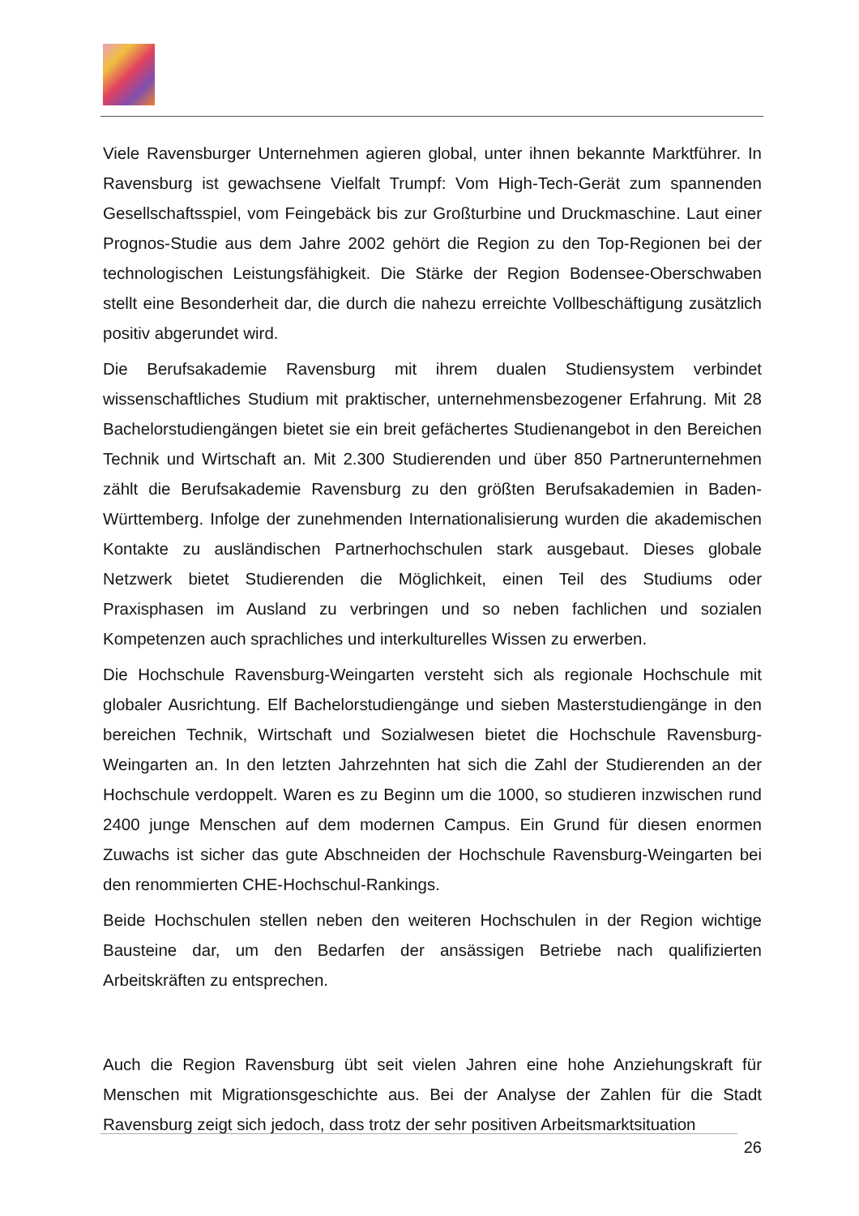Viele Ravensburger Unternehmen agieren global, unter ihnen bekannte Marktführer. In Ravensburg ist gewachsene Vielfalt Trumpf: Vom High-Tech-Gerät zum spannenden Gesellschaftsspiel, vom Feingebäck bis zur Großturbine und Druckmaschine. Laut einer Prognos-Studie aus dem Jahre 2002 gehört die Region zu den Top-Regionen bei der technologischen Leistungsfähigkeit. Die Stärke der Region Bodensee-Oberschwaben stellt eine Besonderheit dar, die durch die nahezu erreichte Vollbeschäftigung zusätzlich positiv abgerundet wird.
Die Berufsakademie Ravensburg mit ihrem dualen Studiensystem verbindet wissenschaftliches Studium mit praktischer, unternehmensbezogener Erfahrung. Mit 28 Bachelorstudiengängen bietet sie ein breit gefächertes Studienangebot in den Bereichen Technik und Wirtschaft an. Mit 2.300 Studierenden und über 850 Partnerunternehmen zählt die Berufsakademie Ravensburg zu den größten Berufsakademien in Baden-Württemberg. Infolge der zunehmenden Internationalisierung wurden die akademischen Kontakte zu ausländischen Partnerhochschulen stark ausgebaut. Dieses globale Netzwerk bietet Studierenden die Möglichkeit, einen Teil des Studiums oder Praxisphasen im Ausland zu verbringen und so neben fachlichen und sozialen Kompetenzen auch sprachliches und interkulturelles Wissen zu erwerben.
Die Hochschule Ravensburg-Weingarten versteht sich als regionale Hochschule mit globaler Ausrichtung. Elf Bachelorstudiengänge und sieben Masterstudiengänge in den bereichen Technik, Wirtschaft und Sozialwesen bietet die Hochschule Ravensburg-Weingarten an. In den letzten Jahrzehnten hat sich die Zahl der Studierenden an der Hochschule verdoppelt. Waren es zu Beginn um die 1000, so studieren inzwischen rund 2400 junge Menschen auf dem modernen Campus. Ein Grund für diesen enormen Zuwachs ist sicher das gute Abschneiden der Hochschule Ravensburg-Weingarten bei den renommierten CHE-Hochschul-Rankings.
Beide Hochschulen stellen neben den weiteren Hochschulen in der Region wichtige Bausteine dar, um den Bedarfen der ansässigen Betriebe nach qualifizierten Arbeitskräften zu entsprechen.
Auch die Region Ravensburg übt seit vielen Jahren eine hohe Anziehungskraft für Menschen mit Migrationsgeschichte aus. Bei der Analyse der Zahlen für die Stadt Ravensburg zeigt sich jedoch, dass trotz der sehr positiven Arbeitsmarktsituation
26